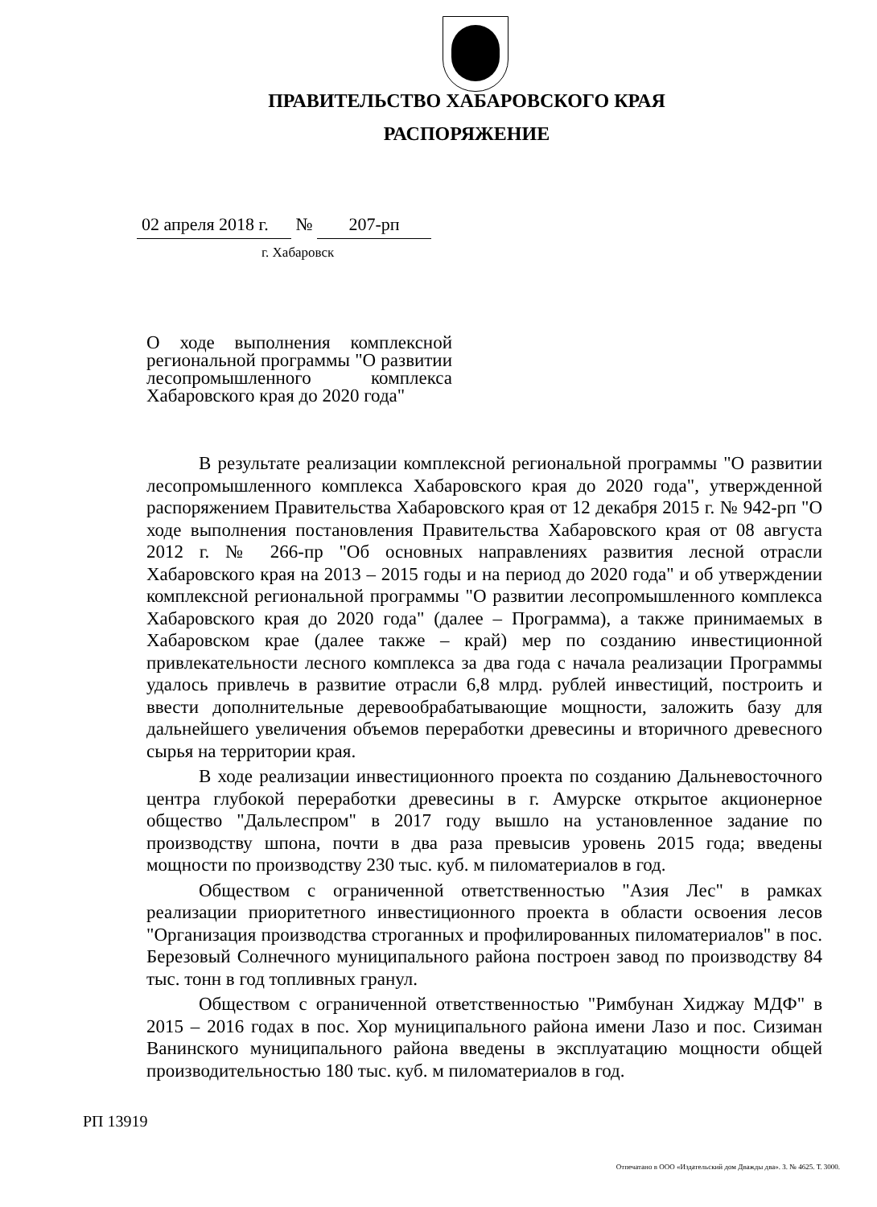ПРАВИТЕЛЬСТВО ХАБАРОВСКОГО КРАЯ
РАСПОРЯЖЕНИЕ
02 апреля 2018 г. № 207-рп
г. Хабаровск
О ходе выполнения комплексной региональной программы "О развитии лесопромышленного комплекса Хабаровского края до 2020 года"
В результате реализации комплексной региональной программы "О развитии лесопромышленного комплекса Хабаровского края до 2020 года", утвержденной распоряжением Правительства Хабаровского края от 12 декабря 2015 г. № 942-рп "О ходе выполнения постановления Правительства Хабаровского края от 08 августа 2012 г. № 266-пр "Об основных направлениях развития лесной отрасли Хабаровского края на 2013 – 2015 годы и на период до 2020 года" и об утверждении комплексной региональной программы "О развитии лесопромышленного комплекса Хабаровского края до 2020 года" (далее – Программа), а также принимаемых в Хабаровском крае (далее также – край) мер по созданию инвестиционной привлекательности лесного комплекса за два года с начала реализации Программы удалось привлечь в развитие отрасли 6,8 млрд. рублей инвестиций, построить и ввести дополнительные деревообрабатывающие мощности, заложить базу для дальнейшего увеличения объемов переработки древесины и вторичного древесного сырья на территории края.
В ходе реализации инвестиционного проекта по созданию Дальневосточного центра глубокой переработки древесины в г. Амурске открытое акционерное общество "Дальлеспром" в 2017 году вышло на установленное задание по производству шпона, почти в два раза превысив уровень 2015 года; введены мощности по производству 230 тыс. куб. м пиломатериалов в год.
Обществом с ограниченной ответственностью "Азия Лес" в рамках реализации приоритетного инвестиционного проекта в области освоения лесов "Организация производства строганных и профилированных пиломатериалов" в пос. Березовый Солнечного муниципального района построен завод по производству 84 тыс. тонн в год топливных гранул.
Обществом с ограниченной ответственностью "Римбунан Хиджау МДФ" в 2015 – 2016 годах в пос. Хор муниципального района имени Лазо и пос. Сизиман Ванинского муниципального района введены в эксплуатацию мощности общей производительностью 180 тыс. куб. м пиломатериалов в год.
РП 13919
Отпечатано в ООО «Издательский дом Дважды два». З. № 4625. Т. 3000.